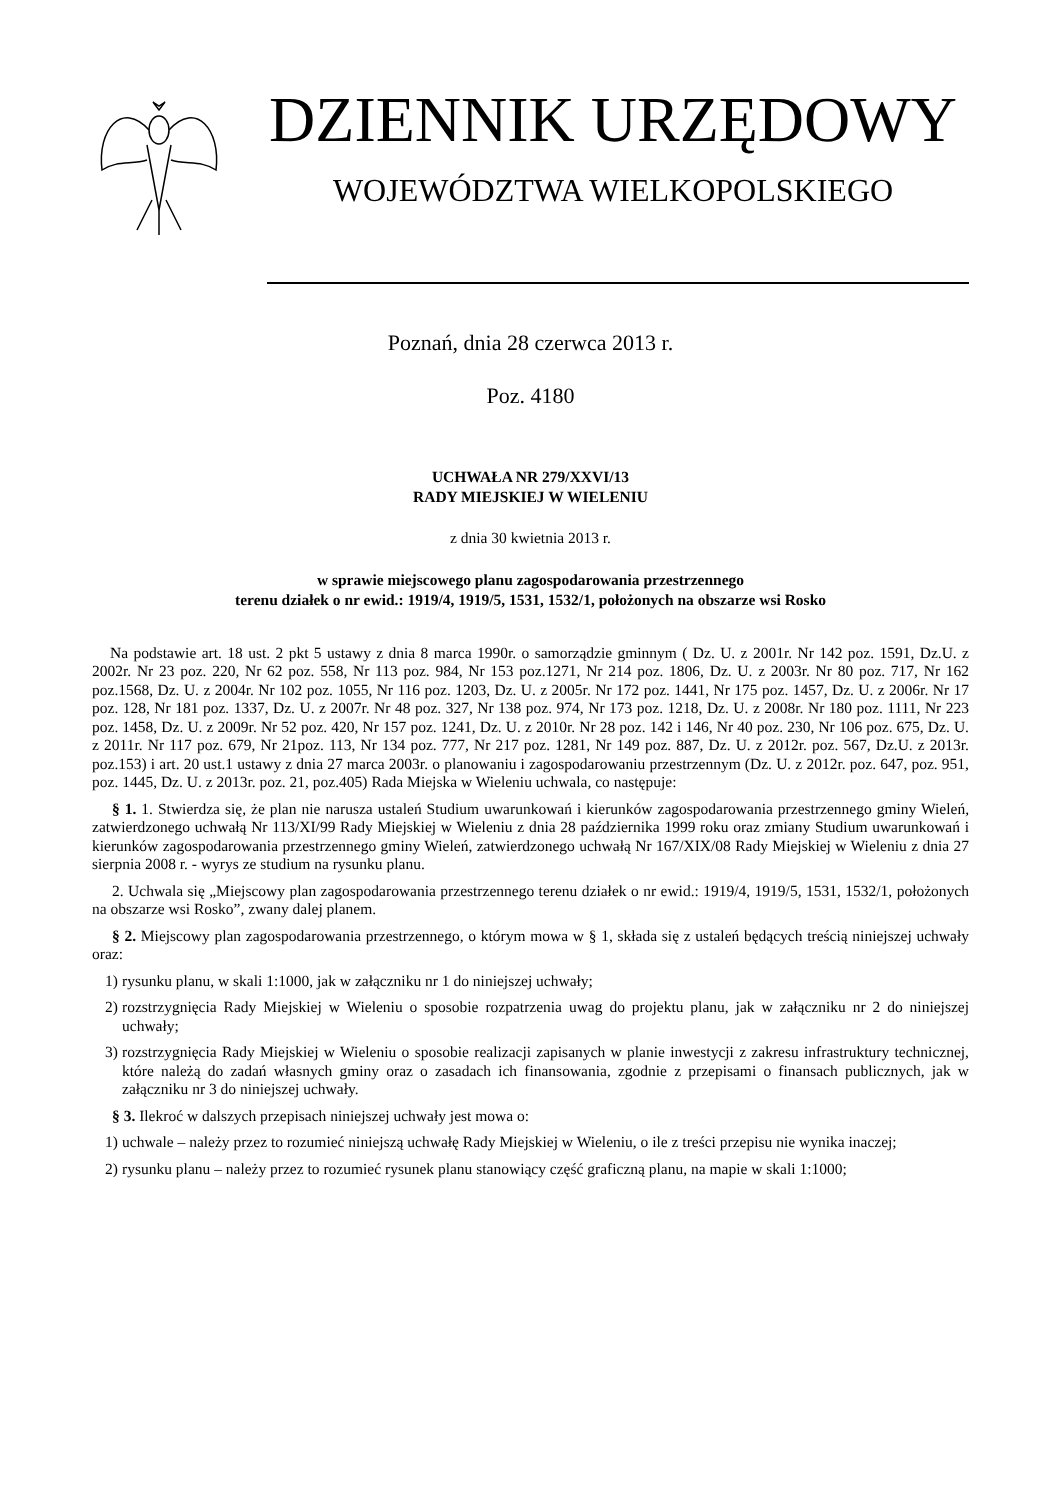DZIENNIK URZĘDOWY
WOJEWÓDZTWA WIELKOPOLSKIEGO
Poznań, dnia 28 czerwca 2013 r.
Poz. 4180
UCHWAŁA NR 279/XXVI/13
RADY MIEJSKIEJ W WIELENIU
z dnia 30 kwietnia 2013 r.
w sprawie miejscowego planu zagospodarowania przestrzennego
terenu działek o nr ewid.: 1919/4, 1919/5, 1531, 1532/1, położonych na obszarze wsi Rosko
Na podstawie art. 18 ust. 2 pkt 5 ustawy z dnia 8 marca 1990r. o samorządzie gminnym ( Dz. U. z 2001r. Nr 142 poz. 1591, Dz.U. z 2002r. Nr 23 poz. 220, Nr 62 poz. 558, Nr 113 poz. 984, Nr 153 poz.1271, Nr 214 poz. 1806, Dz. U. z 2003r. Nr 80 poz. 717, Nr 162 poz.1568, Dz. U. z 2004r. Nr 102 poz. 1055, Nr 116 poz. 1203, Dz. U. z 2005r. Nr 172 poz. 1441, Nr 175 poz. 1457, Dz. U. z 2006r. Nr 17 poz. 128, Nr 181 poz. 1337, Dz. U. z 2007r. Nr 48 poz. 327, Nr 138 poz. 974, Nr 173 poz. 1218, Dz. U. z 2008r. Nr 180 poz. 1111, Nr 223 poz. 1458, Dz. U. z 2009r. Nr 52 poz. 420, Nr 157 poz. 1241, Dz. U. z 2010r. Nr 28 poz. 142 i 146, Nr 40 poz. 230, Nr 106 poz. 675, Dz. U. z 2011r. Nr 117 poz. 679, Nr 21poz. 113, Nr 134 poz. 777, Nr 217 poz. 1281, Nr 149 poz. 887, Dz. U. z 2012r. poz. 567, Dz.U. z 2013r. poz.153) i art. 20 ust.1 ustawy z dnia 27 marca 2003r. o planowaniu i zagospodarowaniu przestrzennym (Dz. U. z 2012r. poz. 647, poz. 951, poz. 1445, Dz. U. z 2013r. poz. 21, poz.405) Rada Miejska w Wieleniu uchwala, co następuje:
§ 1. 1. Stwierdza się, że plan nie narusza ustaleń Studium uwarunkowań i kierunków zagospodarowania przestrzennego gminy Wieleń, zatwierdzonego uchwałą Nr 113/XI/99 Rady Miejskiej w Wieleniu z dnia 28 października 1999 roku oraz zmiany Studium uwarunkowań i kierunków zagospodarowania przestrzennego gminy Wieleń, zatwierdzonego uchwałą Nr 167/XIX/08 Rady Miejskiej w Wieleniu z dnia 27 sierpnia 2008 r. - wyrys ze studium na rysunku planu.
2. Uchwala się „Miejscowy plan zagospodarowania przestrzennego terenu działek o nr ewid.: 1919/4, 1919/5, 1531, 1532/1, położonych na obszarze wsi Rosko”, zwany dalej planem.
§ 2. Miejscowy plan zagospodarowania przestrzennego, o którym mowa w § 1, składa się z ustaleń będących treścią niniejszej uchwały oraz:
1) rysunku planu, w skali 1:1000, jak w załączniku nr 1 do niniejszej uchwały;
2) rozstrzygnięcia Rady Miejskiej w Wieleniu o sposobie rozpatrzenia uwag do projektu planu, jak w załączniku nr 2 do niniejszej uchwały;
3) rozstrzygnięcia Rady Miejskiej w Wieleniu o sposobie realizacji zapisanych w planie inwestycji z zakresu infrastruktury technicznej, które należą do zadań własnych gminy oraz o zasadach ich finansowania, zgodnie z przepisami o finansach publicznych, jak w załączniku nr 3 do niniejszej uchwały.
§ 3. Ilekroć w dalszych przepisach niniejszej uchwały jest mowa o:
1) uchwale – należy przez to rozumieć niniejszą uchwałę Rady Miejskiej w Wieleniu, o ile z treści przepisu nie wynika inaczej;
2) rysunku planu – należy przez to rozumieć rysunek planu stanowiący część graficzną planu, na mapie w skali 1:1000;